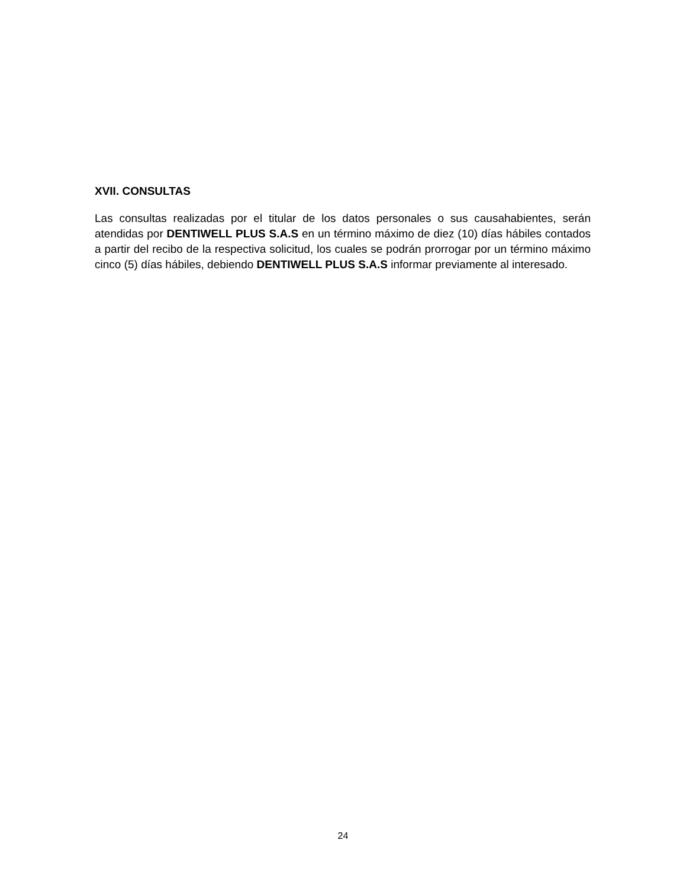XVII. CONSULTAS
Las consultas realizadas por el titular de los datos personales o sus causahabientes, serán atendidas por DENTIWELL PLUS S.A.S en un término máximo de diez (10) días hábiles contados a partir del recibo de la respectiva solicitud, los cuales se podrán prorrogar por un término máximo cinco (5) días hábiles, debiendo DENTIWELL PLUS S.A.S informar previamente al interesado.
24